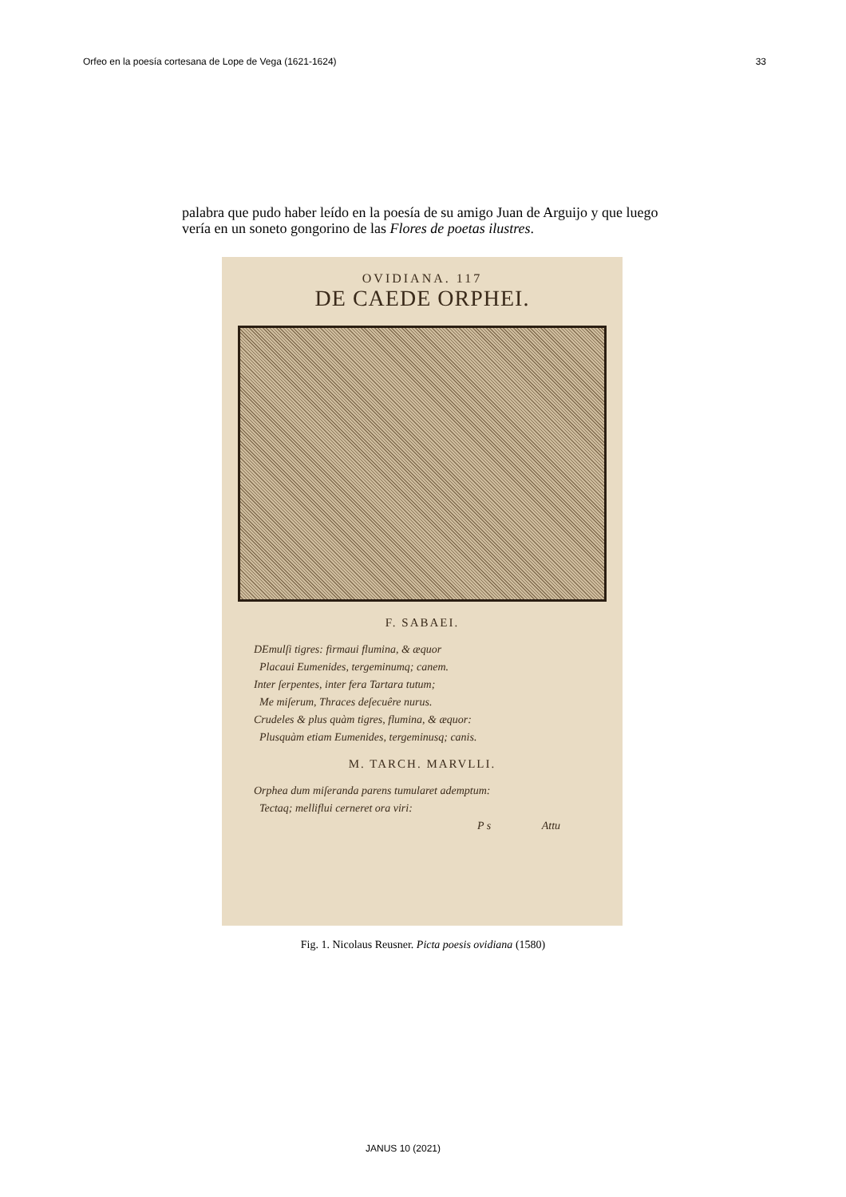Orfeo en la poesía cortesana de Lope de Vega (1621-1624) 33
palabra que pudo haber leído en la poesía de su amigo Juan de Arguijo y que luego vería en un soneto gongorino de las Flores de poetas ilustres.
OVIDIANA. 117
DE CAEDE ORPHEI.
F. SABAEI.
DEmulſi tigres: firmaui flumina, & æquor
Placaui Eumenides, tergeminumq; canem.
Inter ſerpentes, inter fera Tartara tutum;
Me miſerum, Thraces deſecuêre nurus.
Crudeles & plus quàm tigres, flumina, & æquor:
Plusquàm etiam Eumenides, tergeminusq; canis.
M. TARCH. MARVLLI.
Orphea dum miſeranda parens tumularet ademptum:
Tectaq; melliflui cerneret ora viri:
P s Attu
Fig. 1. Nicolaus Reusner. Picta poesis ovidiana (1580)
JANUS 10 (2021)